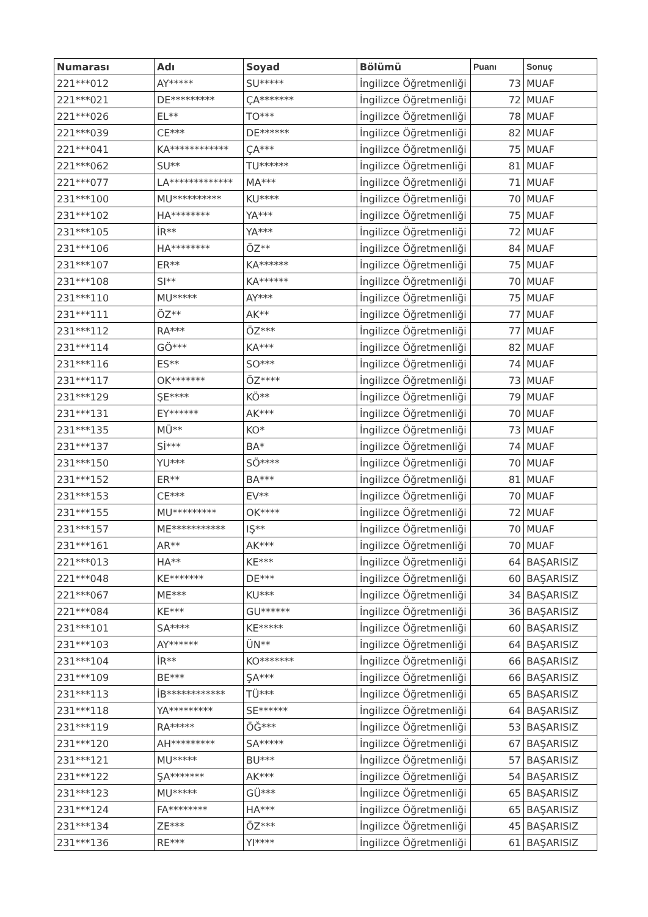| Numarası | Adı | Soyad | Bölümü | Puanı | Sonuç |
| --- | --- | --- | --- | --- | --- |
| 221***012 | AY***** | SU***** | İngilizce Öğretmenliği ( | 73 | MUAF |
| 221***021 | DE********* | ÇA******* | İngilizce Öğretmenliği ( | 72 | MUAF |
| 221***026 | EL** | TO*** | İngilizce Öğretmenliği ( | 78 | MUAF |
| 221***039 | CE*** | DE****** | İngilizce Öğretmenliği ( | 82 | MUAF |
| 221***041 | KA************ | ÇA*** | İngilizce Öğretmenliği ( | 75 | MUAF |
| 221***062 | SU** | TU****** | İngilizce Öğretmenliği ( | 81 | MUAF |
| 221***077 | LA************* | MA*** | İngilizce Öğretmenliği ( | 71 | MUAF |
| 231***100 | MU********** | KU**** | İngilizce Öğretmenliği ( | 70 | MUAF |
| 231***102 | HA******** | YA*** | İngilizce Öğretmenliği ( | 75 | MUAF |
| 231***105 | İR** | YA*** | İngilizce Öğretmenliği ( | 72 | MUAF |
| 231***106 | HA******** | ÖZ** | İngilizce Öğretmenliği ( | 84 | MUAF |
| 231***107 | ER** | KA****** | İngilizce Öğretmenliği ( | 75 | MUAF |
| 231***108 | SI** | KA****** | İngilizce Öğretmenliği ( | 70 | MUAF |
| 231***110 | MU***** | AY*** | İngilizce Öğretmenliği ( | 75 | MUAF |
| 231***111 | ÖZ** | AK** | İngilizce Öğretmenliği ( | 77 | MUAF |
| 231***112 | RA*** | ÖZ*** | İngilizce Öğretmenliği ( | 77 | MUAF |
| 231***114 | GÖ*** | KA*** | İngilizce Öğretmenliği ( | 82 | MUAF |
| 231***116 | ES** | SO*** | İngilizce Öğretmenliği ( | 74 | MUAF |
| 231***117 | OK******* | ÖZ**** | İngilizce Öğretmenliği ( | 73 | MUAF |
| 231***129 | ŞE**** | KÖ** | İngilizce Öğretmenliği ( | 79 | MUAF |
| 231***131 | EY****** | AK*** | İngilizce Öğretmenliği ( | 70 | MUAF |
| 231***135 | MÜ** | KO* | İngilizce Öğretmenliği ( | 73 | MUAF |
| 231***137 | Sİ*** | BA* | İngilizce Öğretmenliği ( | 74 | MUAF |
| 231***150 | YU*** | SÖ**** | İngilizce Öğretmenliği ( | 70 | MUAF |
| 231***152 | ER** | BA*** | İngilizce Öğretmenliği ( | 81 | MUAF |
| 231***153 | CE*** | EV** | İngilizce Öğretmenliği ( | 70 | MUAF |
| 231***155 | MU********* | OK**** | İngilizce Öğretmenliği ( | 72 | MUAF |
| 231***157 | ME*********** | IŞ** | İngilizce Öğretmenliği ( | 70 | MUAF |
| 231***161 | AR** | AK*** | İngilizce Öğretmenliği ( | 70 | MUAF |
| 221***013 | HA** | KE*** | İngilizce Öğretmenliği ( | 64 | BAŞARISIZ |
| 221***048 | KE******* | DE*** | İngilizce Öğretmenliği ( | 60 | BAŞARISIZ |
| 221***067 | ME*** | KU*** | İngilizce Öğretmenliği ( | 34 | BAŞARISIZ |
| 221***084 | KE*** | GU****** | İngilizce Öğretmenliği ( | 36 | BAŞARISIZ |
| 231***101 | SA**** | KE***** | İngilizce Öğretmenliği ( | 60 | BAŞARISIZ |
| 231***103 | AY****** | ÜN** | İngilizce Öğretmenliği ( | 64 | BAŞARISIZ |
| 231***104 | İR** | KO******* | İngilizce Öğretmenliği ( | 66 | BAŞARISIZ |
| 231***109 | BE*** | ŞA*** | İngilizce Öğretmenliği ( | 66 | BAŞARISIZ |
| 231***113 | İB************ | TÜ*** | İngilizce Öğretmenliği ( | 65 | BAŞARISIZ |
| 231***118 | YA********* | SE****** | İngilizce Öğretmenliği ( | 64 | BAŞARISIZ |
| 231***119 | RA***** | ÖĞ*** | İngilizce Öğretmenliği ( | 53 | BAŞARISIZ |
| 231***120 | AH********* | SA***** | İngilizce Öğretmenliği ( | 67 | BAŞARISIZ |
| 231***121 | MU***** | BU*** | İngilizce Öğretmenliği ( | 57 | BAŞARISIZ |
| 231***122 | ŞA******* | AK*** | İngilizce Öğretmenliği ( | 54 | BAŞARISIZ |
| 231***123 | MU***** | GÜ*** | İngilizce Öğretmenliği ( | 65 | BAŞARISIZ |
| 231***124 | FA******** | HA*** | İngilizce Öğretmenliği ( | 65 | BAŞARISIZ |
| 231***134 | ZE*** | ÖZ*** | İngilizce Öğretmenliği ( | 45 | BAŞARISIZ |
| 231***136 | RE*** | YI**** | İngilizce Öğretmenliği ( | 61 | BAŞARISIZ |